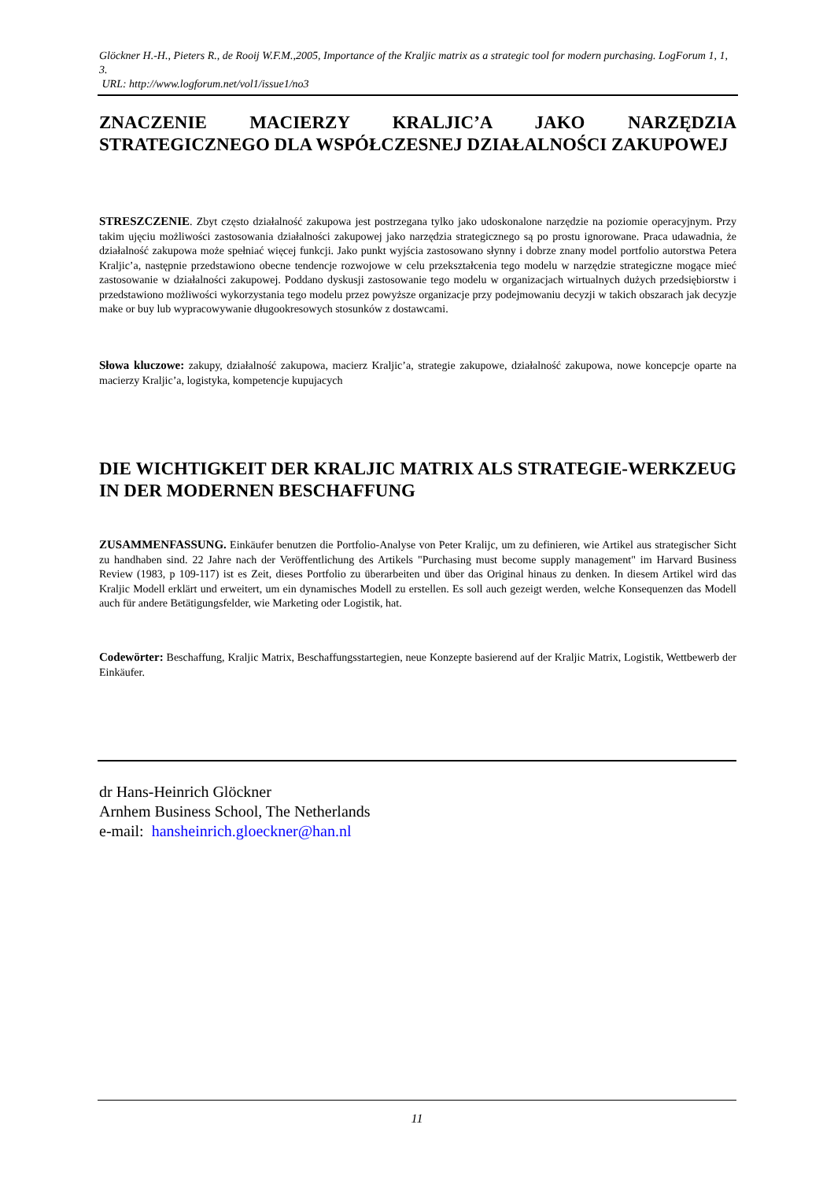Glöckner H.-H., Pieters R., de Rooij W.F.M.,2005, Importance of the Kraljic matrix as a strategic tool for modern purchasing. LogForum 1, 1, 3.
URL: http://www.logforum.net/vol1/issue1/no3
ZNACZENIE MACIERZY KRALJIC’A JAKO NARZĘDZIA STRATEGICZNEGO DLA WSPÓŁCZESNEJ DZIAŁALNOŚCI ZAKUPOWEJ
STRESZCZENIE. Zbyt często działalność zakupowa jest postrzegana tylko jako udoskonalone narzędzie na poziomie operacyjnym. Przy takim ujęciu możliwości zastosowania działalności zakupowej jako narzędzia strategicznego są po prostu ignorowane. Praca udawadnia, że działalność zakupowa może spełniać więcej funkcji. Jako punkt wyjścia zastosowano słynny i dobrze znany model portfolio autorstwa Petera Kraljic’a, następnie przedstawiono obecne tendencje rozwojowe w celu przekształcenia tego modelu w narzędzie strategiczne mogące mieć zastosowanie w działalności zakupowej. Poddano dyskusji zastosowanie tego modelu w organizacjach wirtualnych dużych przedsiębiorstw i przedstawiono możliwości wykorzystania tego modelu przez powyższe organizacje przy podejmowaniu decyzji w takich obszarach jak decyzje make or buy lub wypracowywanie długookresowych stosunków z dostawcami.
Słowa kluczowe: zakupy, działalność zakupowa, macierz Kraljic’a, strategie zakupowe, działalność zakupowa, nowe koncepcje oparte na macierzy Kraljic’a, logistyka, kompetencje kupujacych
DIE WICHTIGKEIT DER KRALJIC MATRIX ALS STRATEGIE-WERKZEUG IN DER MODERNEN BESCHAFFUNG
ZUSAMMENFASSUNG. Einkäufer benutzen die Portfolio-Analyse von Peter Kralijc, um zu definieren, wie Artikel aus strategischer Sicht zu handhaben sind. 22 Jahre nach der Veröffentlichung des Artikels "Purchasing must become supply management" im Harvard Business Review (1983, p 109-117) ist es Zeit, dieses Portfolio zu überarbeiten und über das Original hinaus zu denken. In diesem Artikel wird das Kraljic Modell erklärt und erweitert, um ein dynamisches Modell zu erstellen. Es soll auch gezeigt werden, welche Konsequenzen das Modell auch für andere Betätigungsfelder, wie Marketing oder Logistik, hat.
Codewörter: Beschaffung, Kraljic Matrix, Beschaffungsstartegien, neue Konzepte basierend auf der Kraljic Matrix, Logistik, Wettbewerb der Einkäufer.
dr Hans-Heinrich Glöckner
Arnhem Business School, The Netherlands
e-mail: hansheinrich.gloeckner@han.nl
11